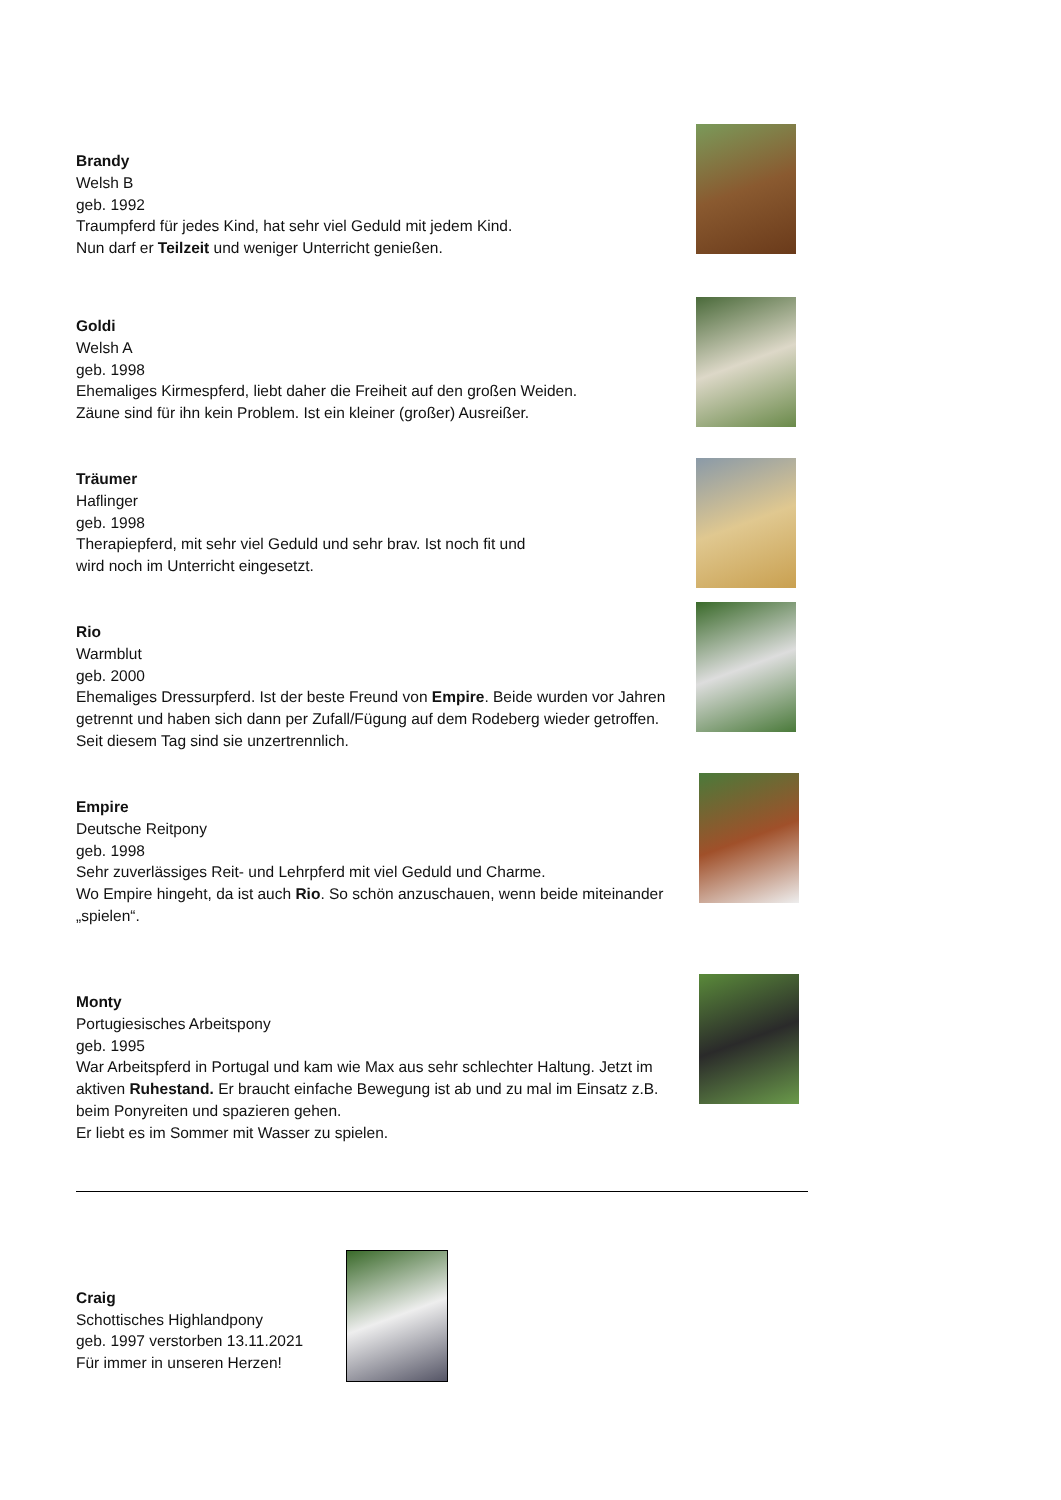Brandy
Welsh B
geb. 1992
Traumpferd für jedes Kind, hat sehr viel Geduld mit jedem Kind.
Nun darf er Teilzeit und weniger Unterricht genießen.
Goldi
Welsh A
geb. 1998
Ehemaliges Kirmespferd, liebt daher die Freiheit auf den großen Weiden.
Zäune sind für ihn kein Problem. Ist ein kleiner (großer) Ausreißer.
Träumer
Haflinger
geb. 1998
Therapiepferd, mit sehr viel Geduld und sehr brav. Ist noch fit und
wird noch im Unterricht eingesetzt.
Rio
Warmblut
geb. 2000
Ehemaliges Dressurpferd. Ist der beste Freund von Empire. Beide wurden vor Jahren getrennt und haben sich dann per Zufall/Fügung auf dem Rodeberg wieder getroffen. Seit diesem Tag sind sie unzertrennlich.
Empire
Deutsche Reitpony
geb. 1998
Sehr zuverlässiges Reit- und Lehrpferd mit viel Geduld und Charme.
Wo Empire hingeht, da ist auch Rio. So schön anzuschauen, wenn beide miteinander „spielen“.
Monty
Portugiesisches Arbeitspony
geb. 1995
War Arbeitspferd in Portugal und kam wie Max aus sehr schlechter Haltung. Jetzt im aktiven Ruhestand. Er braucht einfache Bewegung ist ab und zu mal im Einsatz z.B. beim Ponyreiten und spazieren gehen.
Er liebt es im Sommer mit Wasser zu spielen.
Craig
Schottisches Highlandpony
geb. 1997 verstorben 13.11.2021
Für immer in unseren Herzen!